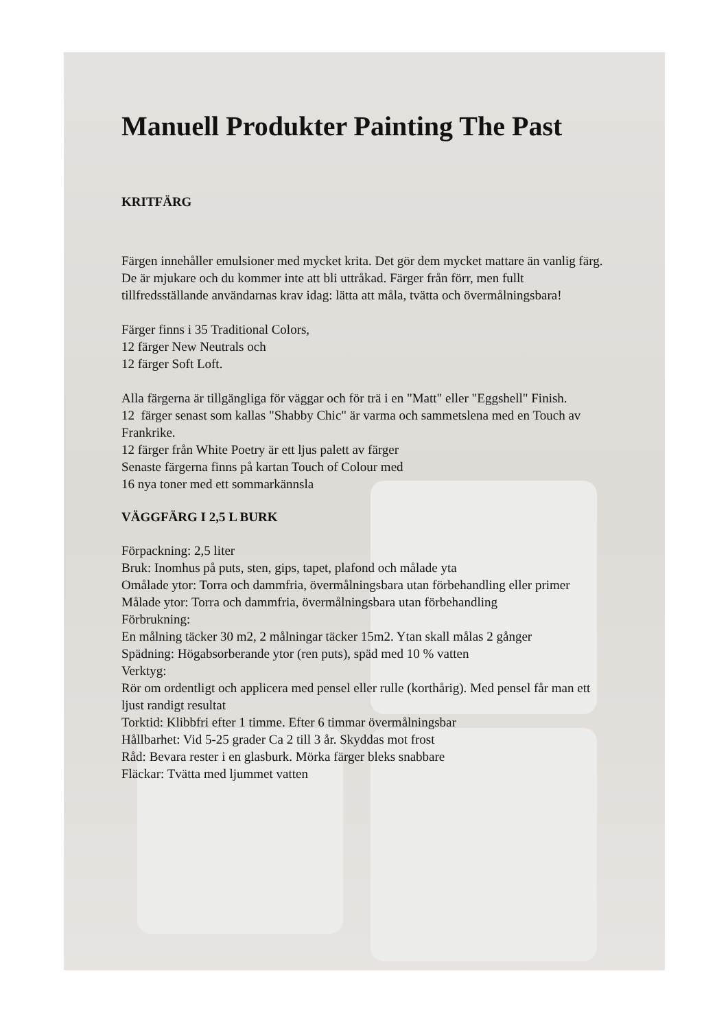Manuell Produkter Painting The Past
KRITFÄRG
Färgen innehåller emulsioner med mycket krita. Det gör dem mycket mattare än vanlig färg. De är mjukare och du kommer inte att bli uttråkad. Färger från förr, men fullt tillfredsställande användarnas krav idag: lätta att måla, tvätta och övermålningsbara!
Färger finns i 35 Traditional Colors,
12 färger New Neutrals och
12 färger Soft Loft.
Alla färgerna är tillgängliga för väggar och för trä i en "Matt" eller "Eggshell" Finish.
12 färger senast som kallas "Shabby Chic" är varma och sammetslena med en Touch av Frankrike.
12 färger från White Poetry är ett ljus palett av färger
Senaste färgerna finns på kartan Touch of Colour med
16 nya toner med ett sommarkännsla
VÄGGFÄRG I 2,5 L BURK
Förpackning: 2,5 liter
Bruk: Inomhus på puts, sten, gips, tapet, plafond och målade yta
Omålade ytor: Torra och dammfria, övermålningsbara utan förbehandling eller primer
Målade ytor: Torra och dammfria, övermålningsbara utan förbehandling
Förbrukning:
En målning täcker 30 m2, 2 målningar täcker 15m2. Ytan skall målas 2 gånger
Spädning: Högabsorberande ytor (ren puts), späd med 10 % vatten
Verktyg:
Rör om ordentligt och applicera med pensel eller rulle (korthårig). Med pensel får man ett ljust randigt resultat
Torktid: Klibbfri efter 1 timme. Efter 6 timmar övermålningsbar
Hållbarhet: Vid 5-25 grader Ca 2 till 3 år. Skyddas mot frost
Råd: Bevara rester i en glasburk. Mörka färger bleks snabbare
Fläckar: Tvätta med ljummet vatten